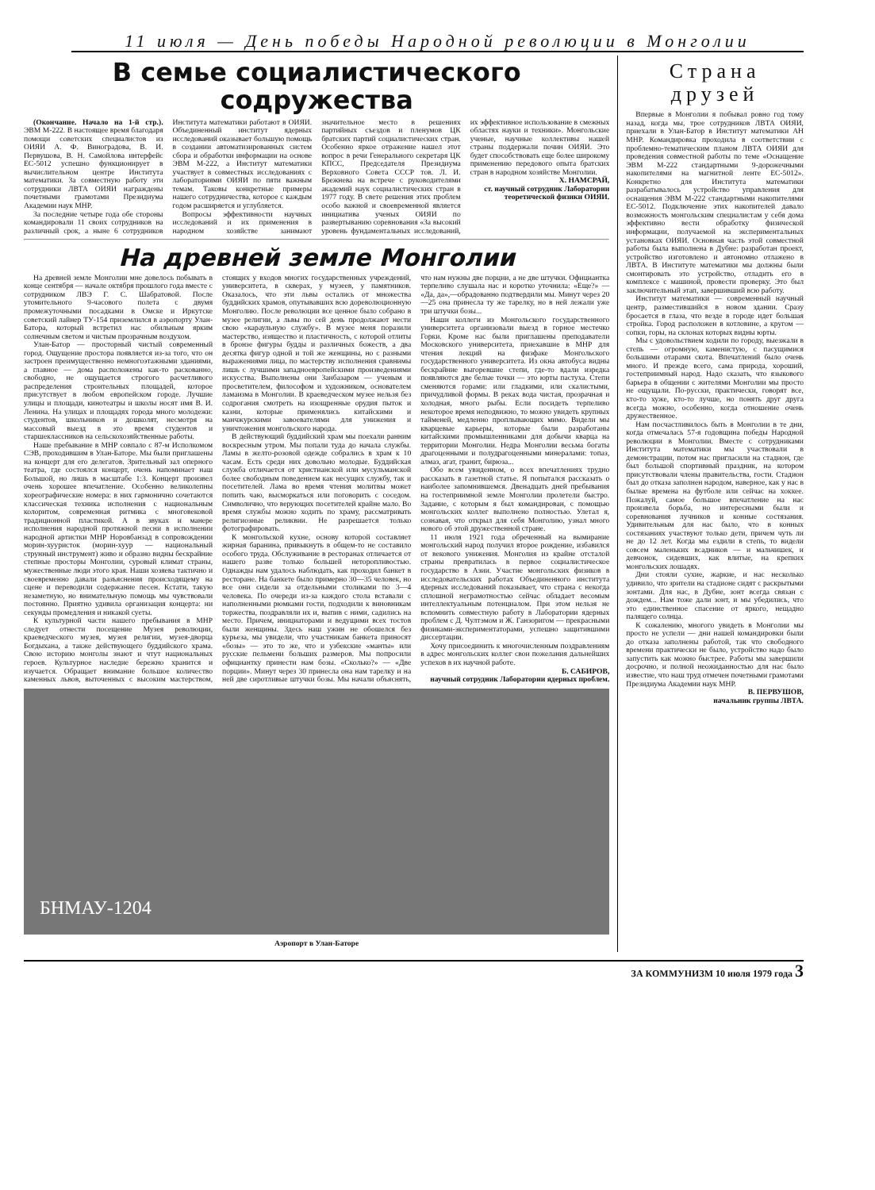11 июля — День победы Народной революции в Монголии
В семье социалистического содружества
(Окончание. Начало на 1-й стр.). ЭВМ М-222. В настоящее время благодаря помощи советских специалистов из ОИЯИ А. Ф. Виноградова, В. И. Первушова, В. Н. Самойлова интерфейс ЕС-5012 успешно функционирует в вычислительном центре Института математики. За совместную работу эти сотрудники ЛВТА ОИЯИ награждены почетными грамотами Президиума Академии наук МНР.
За последние четыре года обе стороны командировали 11 своих сотрудников на различный срок, а ныне 6 сотрудников Института математики работают в ОИЯИ. Объединенный институт ядерных исследований оказывает большую помощь в создании автоматизированных систем сбора и обработки информации на основе ЭВМ М-222, а Институт математики участвует в совместных исследованиях с лабораториями ОИЯИ по пяти важным темам. Таковы конкретные примеры нашего сотрудничества, которое с каждым годом расширяется и углубляется.
Вопросы эффективности научных исследований и их применения в народном хозяйстве занимают значительное место в решениях партийных съездов и пленумов ЦК братских партий социалистических стран. Особенно яркое отражение нашел этот вопрос в речи Генерального секретаря ЦК КПСС, Председателя Президиума Верховного Совета СССР тов. Л. И. Брежнева на встрече с руководителями академий наук социалистических стран в 1977 году. В свете решения этих проблем особо важной и своевременной является инициатива ученых ОИЯИ по развертыванию соревнования «За высокий уровень фундаментальных исследований, их эффективное использование в смежных областях науки и техники». Монгольские ученые, научные коллективы нашей страны поддержали почин ОИЯИ. Это будет способствовать еще более широкому применению передового опыта братских стран в народном хозяйстве Монголии.
Х. НАМСРАЙ,
ст. научный сотрудник Лаборатории теоретической физики ОИЯИ.
На древней земле Монголии
На древней земле Монголии мне довелось побывать в конце сентября — начале октября прошлого года вместе с сотрудником ЛВЭ Г. С. Шабратовой. После утомительного 9-часового полета с двумя промежуточными посадками в Омске и Иркутске советский лайнер ТУ-154 приземлился в аэропорту Улан-Батора, который встретил нас обильным ярким солнечным светом и чистым прозрачным воздухом.
Улан-Батор — просторный чистый современный город. Ощущение простора появляется из-за того, что он застроен преимущественно немногоэтажными зданиями, а главное — дома расположены как-то раскованно, свободно, не ощущается строгого расчетливого распределения строительных площадей, которое присутствует в любом европейском городе. Лучшие улицы и площади, кинотеатры и школы носят имя В. И. Ленина. На улицах и площадях города много молодежи: студентов, школьников и дошколят, несмотря на массовый выезд в это время студентов и старшеклассников на сельскохозяйственные работы.
Наше пребывание в МНР совпало с 87-м Исполкомом СЭВ, проходившим в Улан-Баторе. Мы были приглашены на концерт для его делегатов. Зрительный зал оперного театра, где состоялся концерт, очень напоминает наш Большой, но лишь в масштабе 1:3. Концерт произвел очень хорошее впечатление. Особенно великолепны хореографические номера: в них гармонично сочетаются классическая техника исполнения с национальным колоритом, современная ритмика с многовековой традиционной пластикой. А в звуках и манере исполнения народной протяжной песни в исполнении народной артистки МНР Норовбанзад в сопровождении морин-хууристок (морин-хуур — национальный струнный инструмент) живо и образно видны бескрайние степные просторы Монголии, суровый климат страны, мужественные люди этого края. Наши хозяева тактично и своевременно давали разъяснения происходящему на сцене и переводили содержание песен. Кстати, такую незаметную, но внимательную помощь мы чувствовали постоянно. Приятно удивила организация концерта: ни секунды промедления и никакой суеты.
К культурной части нашего пребывания в МНР следует отнести посещение Музея революции, краеведческого музея, музея религии, музея-дворца Богдыхана, а также действующего буддийского храма. Свою историю монголы знают и чтут национальных героев. Культурное наследие бережно хранится и изучается. Обращает внимание большое количество каменных львов, выточенных с высоким мастерством, стоящих у входов многих государственных учреждений, университета, в скверах, у музеев, у памятников. Оказалось, что эти львы остались от множества буддийских храмов, опутывавших всю дореволюционную Монголию. После революции все ценное было собрано в музее религии, а львы по сей день продолжают нести свою «караульную службу». В музее меня поразили мастерство, изящество и пластичность, с которой отлиты в бронзе фигуры будды и различных божеств, а два десятка фигур одной и той же женщины, но с разными выражениями лица, по мастерству исполнения сравнимы лишь с лучшими западноевропейскими произведениями искусства. Выполнены они Занбазаром — ученым и просветителем, философом и художником, основателем ламаизма в Монголии. В краеведческом музее нельзя без содрогания смотреть на изощренные орудия пыток и казни, которые применялись китайскими и манчжурскими завоевателями для унижения и уничтожения монгольского народа.
В действующий буддийский храм мы поехали ранним воскресным утром. Мы попали туда до начала службы. Ламы в желто-розовой одежде собрались в храм к 10 часам. Есть среди них довольно молодые. Буддийская служба отличается от христианской или мусульманской более свободным поведением как несущих службу, так и посетителей. Лама во время чтения молитвы может попить чаю, высморкаться или поговорить с соседом. Символично, что верующих посетителей крайне мало. Во время службы можно ходить по храму, рассматривать религиозные реликвии. Не разрешается только фотографировать.
К монгольской кухне, основу которой составляет жирная баранина, привыкнуть в общем-то не составило особого труда. Обслуживание в ресторанах отличается от нашего разве только большей неторопливостью. Однажды нам удалось наблюдать, как проходил банкет в ресторане. На банкете было примерно 30—35 человек, но все они сидели за отдельными столиками по 3—4 человека. По очереди из-за каждого стола вставали с наполненными рюмками гости, подходили к виновникам торжества, поздравляли их и, выпив с ними, садились на место. Причем, инициаторами и ведущими всех тостов были женщины. Здесь наш ужин не обошелся без курьеза, мы увидели, что участникам банкета приносят «бозы» — это то же, что и узбекские «манты» или русские пельмени больших размеров. Мы попросили официантку принести нам бозы. «Сколько?» — «Две порции». Минут через 30 принесла она нам тарелку и на ней две сиротливые штучки бозы. Мы начали объяснять, что нам нужны две порции, а не две штучки. Официантка терпеливо слушала нас и коротко уточнила: «Еще?» — «Да, да»,—обрадованно подтвердили мы. Минут через 20—25 она принесла ту же тарелку, но в ней лежали уже три штучки бозы...
Наши коллеги из Монгольского государственного университета организовали выезд в горное местечко Горки. Кроме нас были приглашены преподаватели Московского университета, приехавшие в МНР для чтения лекций на физфаке Монгольского государственного университета. Из окна автобуса видны бескрайние выгоревшие степи, где-то вдали изредка появляются две белые точки — это юрты пастуха. Степи сменяются горами: или гладкими, или скалистыми, причудливой формы. В реках вода чистая, прозрачная и холодная, много рыбы. Если посидеть терпеливо некоторое время неподвижно, то можно увидеть крупных тайменей, медленно проплывающих мимо. Видели мы кварцевые карьеры, которые были разработаны китайскими промышленниками для добычи кварца на территории Монголии. Недра Монголии весьма богаты драгоценными и полудрагоценными минералами: топаз, алмаз, агат, гранит, бирюза...
Обо всем увиденном, о всех впечатлениях трудно рассказать в газетной статье. Я попытался рассказать о наиболее запомнившемся. Двенадцать дней пребывания на гостеприимной земле Монголии пролетели быстро. Задание, с которым я был командирован, с помощью монгольских коллег выполнено полностью. Улетал я, сознавая, что открыл для себя Монголию, узнал много нового об этой дружественной стране.
11 июля 1921 года обреченный на вымирание монгольский народ получил второе рождение, избавился от векового унижения. Монголия из крайне отсталой страны превратилась в первое социалистическое государство в Азии. Участие монгольских физиков в исследовательских работах Объединенного института ядерных исследований показывает, что страна с некогда сплошной неграмотностью сейчас обладает весомым интеллектуальным потенциалом. При этом нельзя не вспомнить совместную работу в Лаборатории ядерных проблем с Д. Чултэмом и Ж. Ганзоригом — прекрасными физиками-экспериментаторами, успешно защитившими диссертации.
Хочу присоединить к многочисленным поздравлениям в адрес монгольских коллег свои пожелания дальнейших успехов в их научной работе.
Б. САБИРОВ,
научный сотрудник Лаборатории ядерных проблем.
БНМАУ-1204
Аэропорт в Улан-Баторе
Страна друзей
Впервые в Монголии я побывал ровно год тому назад, когда мы, трое сотрудников ЛВТА ОИЯИ, приехали в Улан-Батор в Институт математики АН МНР. Командировка проходила в соответствии с проблемно-тематическим планом ЛВТА ОИЯИ для проведения совместной работы по теме «Оснащение ЭВМ М-222 стандартными 9-дорожечными накопителями на магнитной ленте ЕС-5012». Конкретно для Института математики разрабатывалось устройство управления для оснащения ЭВМ М-222 стандартными накопителями ЕС-5012. Подключение этих накопителей давало возможность монгольским специалистам у себя дома эффективно вести обработку физической информации, получаемой на экспериментальных установках ОИЯИ. Основная часть этой совместной работы была выполнена в Дубне: разработан проект, устройство изготовлено и автономно отлажено в ЛВТА. В Институте математики мы должны были смонтировать это устройство, отладить его в комплексе с машиной, провести проверку. Это был заключительный этап, завершивший всю работу.
Институт математики — современный научный центр, разместившийся в новом здании. Сразу бросается в глаза, что везде в городе идет большая стройка. Город расположен в котловине, а кругом — сопки, горы, на склонах которых видны юрты.
Мы с удовольствием ходили по городу, выезжали в степь — огромную, каменистую, с пасущимися большими отарами скота. Впечатлений было очень много. И прежде всего, сама природа, хороший, гостеприимный народ. Надо сказать, что языкового барьера в общении с жителями Монголии мы просто не ощущали. По-русски, практически, говорят все, кто-то хуже, кто-то лучше, но понять друг друга всегда можно, особенно, когда отношение очень дружественное.
Нам посчастливилось быть в Монголии в те дни, когда отмечалась 57-я годовщина победы Народной революции в Монголии. Вместе с сотрудниками Института математики мы участвовали в демонстрации, потом нас пригласили на стадион, где был большой спортивный праздник, на котором присутствовали члены правительства, гости. Стадион был до отказа заполнен народом, наверное, как у нас в былые времена на футболе или сейчас на хоккее. Пожалуй, самое большое впечатление на нас произвела борьба, но интересными были и соревнования лучников и конные состязания. Удивительным для нас было, что в конных состязаниях участвуют только дети, причем чуть ли не до 12 лет. Когда мы ездили в степь, то видели совсем маленьких всадников — и мальчишек, и девчонок, сидевших, как влитые, на крепких монгольских лошадях.
Дни стояли сухие, жаркие, и нас несколько удивило, что зрители на стадионе сидят с раскрытыми зонтами. Для нас, в Дубне, зонт всегда связан с дождем... Нам тоже дали зонт, и мы убедились, что это единственное спасение от яркого, нещадно палящего солнца.
К сожалению, многого увидеть в Монголии мы просто не успели — дни нашей командировки были до отказа заполнены работой, так что свободного времени практически не было, устройство надо было запустить как можно быстрее. Работы мы завершили досрочно, и полной неожиданностью для нас было известие, что наш труд отмечен почетными грамотами Президиума Академии наук МНР.
В. ПЕРВУШОВ,
начальник группы ЛВТА.
ЗА КОММУНИЗМ 10 июля 1979 года 3